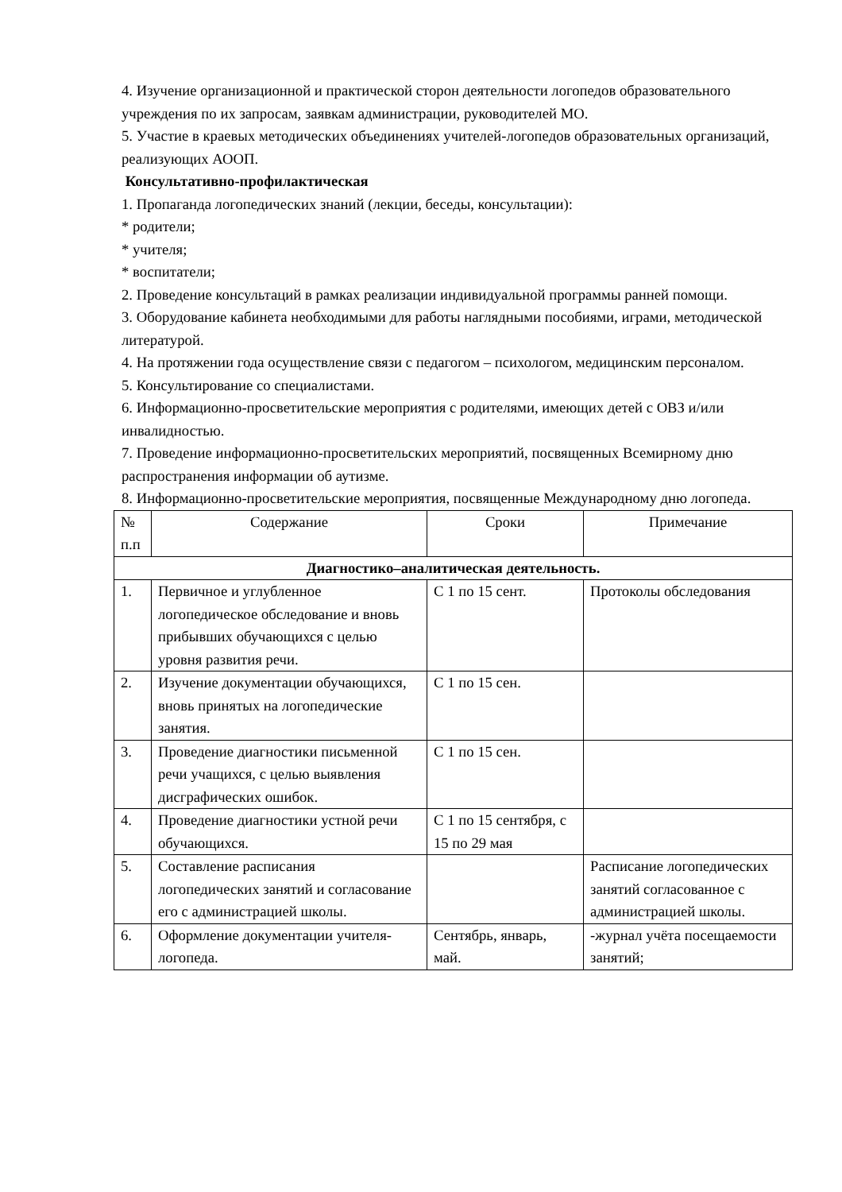4. Изучение организационной и практической сторон деятельности логопедов образовательного учреждения по их запросам, заявкам администрации, руководителей МО.
5. Участие в краевых методических объединениях учителей-логопедов образовательных организаций, реализующих АООП.
Консультативно-профилактическая
1. Пропаганда логопедических знаний (лекции, беседы, консультации):
* родители;
* учителя;
* воспитатели;
2. Проведение консультаций в рамках реализации индивидуальной программы ранней помощи.
3. Оборудование кабинета необходимыми для работы наглядными пособиями, играми, методической литературой.
4. На протяжении года осуществление связи с педагогом – психологом, медицинским персоналом.
5. Консультирование со специалистами.
6. Информационно-просветительские мероприятия с родителями, имеющих детей с ОВЗ и/или инвалидностью.
7. Проведение информационно-просветительских мероприятий, посвященных Всемирному дню распространения информации об аутизме.
8. Информационно-просветительские мероприятия, посвященные Международному дню логопеда.
| № п.п | Содержание | Сроки | Примечание |
| Диагностико–аналитическая деятельность. | | | |
| 1. | Первичное и углубленное логопедическое обследование и вновь прибывших обучающихся с целью уровня развития речи. | С 1 по 15 сент. | Протоколы обследования |
| 2. | Изучение документации обучающихся, вновь принятых на логопедические занятия. | С 1 по 15 сен. | |
| 3. | Проведение диагностики письменной речи учащихся, с целью выявления дисграфических ошибок. | С 1 по 15 сен. | |
| 4. | Проведение диагностики устной речи обучающихся. | С 1 по 15 сентября, с 15 по 29 мая | |
| 5. | Составление расписания логопедических занятий и согласование его с администрацией школы. | | Расписание логопедических занятий согласованное с администрацией школы. |
| 6. | Оформление документации учителя-логопеда. | Сентябрь, январь, май. | -журнал учёта посещаемости занятий; |